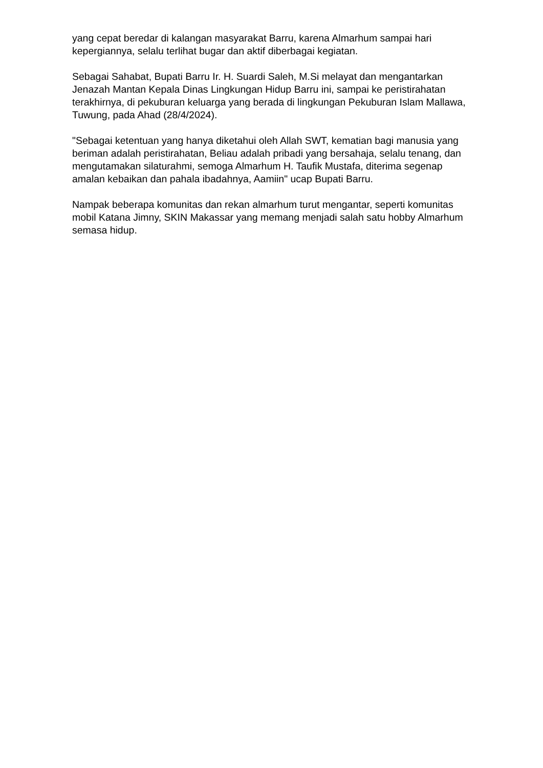yang cepat beredar di kalangan masyarakat Barru, karena Almarhum sampai hari kepergiannya, selalu terlihat bugar dan aktif diberbagai kegiatan.
Sebagai Sahabat, Bupati Barru Ir. H. Suardi Saleh, M.Si melayat dan mengantarkan Jenazah Mantan Kepala Dinas Lingkungan Hidup Barru ini, sampai ke peristirahatan terakhirnya, di pekuburan keluarga yang berada di lingkungan Pekuburan Islam Mallawa, Tuwung, pada Ahad (28/4/2024).
"Sebagai ketentuan yang hanya diketahui oleh Allah SWT, kematian bagi manusia yang beriman adalah peristirahatan, Beliau adalah pribadi yang bersahaja, selalu tenang, dan mengutamakan silaturahmi, semoga Almarhum H. Taufik Mustafa, diterima segenap amalan kebaikan dan pahala ibadahnya, Aamiin" ucap Bupati Barru.
Nampak beberapa komunitas dan rekan almarhum turut mengantar, seperti komunitas mobil Katana Jimny, SKIN Makassar yang memang menjadi salah satu hobby Almarhum semasa hidup.